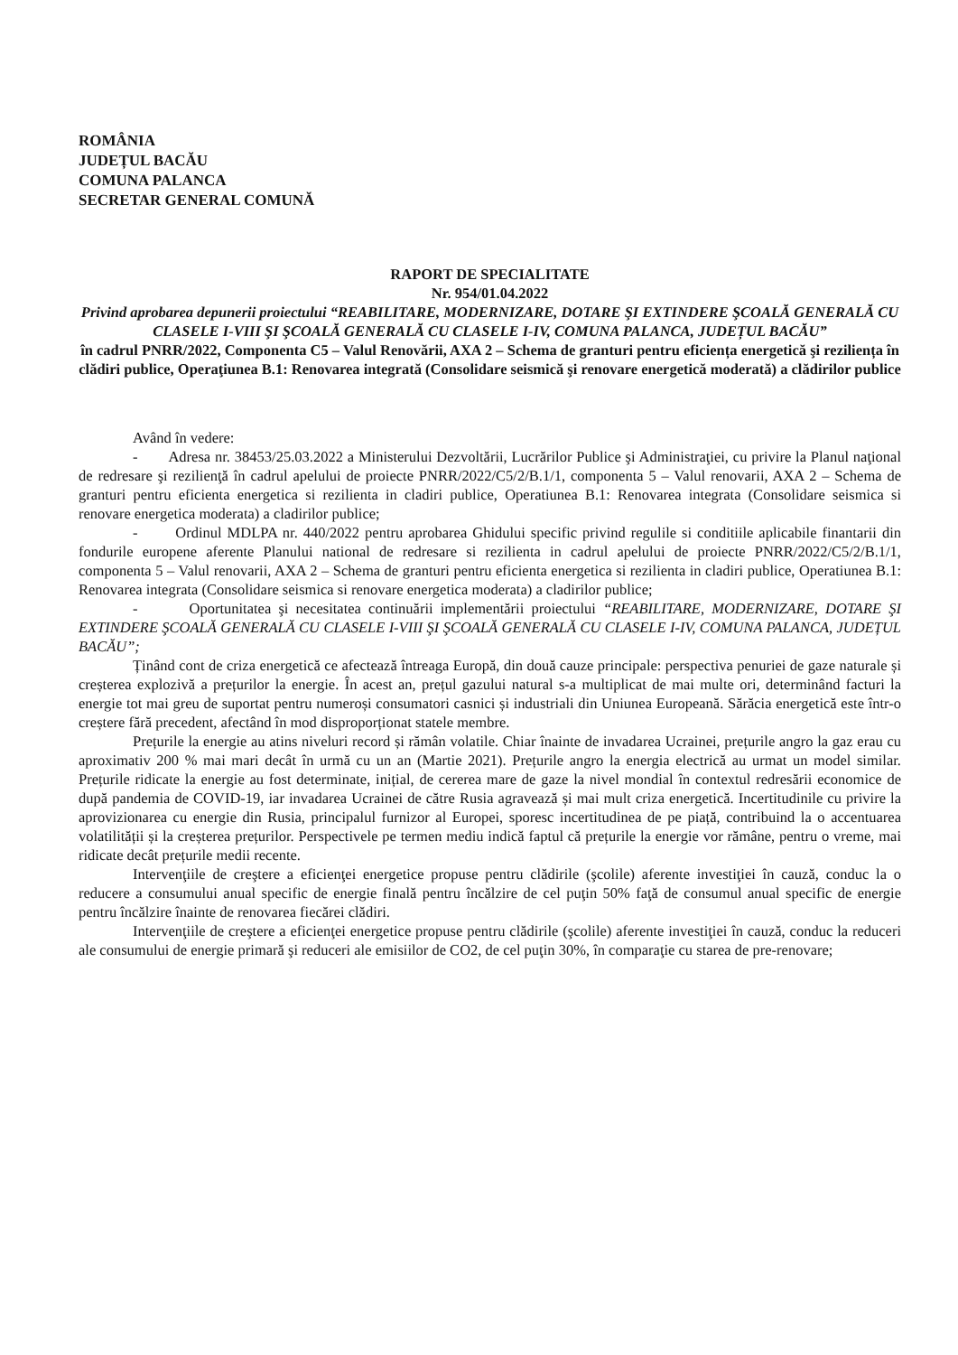ROMÂNIA
JUDEȚUL BACĂU
COMUNA PALANCA
SECRETAR GENERAL COMUNĂ
RAPORT DE SPECIALITATE
Nr. 954/01.04.2022
Privind aprobarea depunerii proiectului “REABILITARE, MODERNIZARE, DOTARE ŞI EXTINDERE ŞCOALĂ GENERALĂ CU CLASELE I-VIII ŞI ŞCOALĂ GENERALĂ CU CLASELE I-IV, COMUNA PALANCA, JUDEȚUL BACĂU”
în cadrul PNRR/2022, Componenta C5 – Valul Renovării, AXA 2 – Schema de granturi pentru eficiența energetică şi reziliența în clădiri publice, Operaţiunea B.1: Renovarea integrată (Consolidare seismică şi renovare energetică moderată) a clădirilor publice
Având în vedere:
- Adresa nr. 38453/25.03.2022 a Ministerului Dezvoltării, Lucrărilor Publice şi Administraţiei, cu privire la Planul naţional de redresare şi rezilienţă în cadrul apelului de proiecte PNRR/2022/C5/2/B.1/1, componenta 5 – Valul renovarii, AXA 2 – Schema de granturi pentru eficienta energetica si rezilienta in cladiri publice, Operatiunea B.1: Renovarea integrata (Consolidare seismica si renovare energetica moderata) a cladirilor publice;
- Ordinul MDLPA nr. 440/2022 pentru aprobarea Ghidului specific privind regulile si conditiile aplicabile finantarii din fondurile europene aferente Planului national de redresare si rezilienta in cadrul apelului de proiecte PNRR/2022/C5/2/B.1/1, componenta 5 – Valul renovarii, AXA 2 – Schema de granturi pentru eficienta energetica si rezilienta in cladiri publice, Operatiunea B.1: Renovarea integrata (Consolidare seismica si renovare energetica moderata) a cladirilor publice;
- Oportunitatea şi necesitatea continuării implementării proiectului “REABILITARE, MODERNIZARE, DOTARE ŞI EXTINDERE ŞCOALĂ GENERALĂ CU CLASELE I-VIII ŞI ŞCOALĂ GENERALĂ CU CLASELE I-IV, COMUNA PALANCA, JUDEȚUL BACĂU”;
Ținând cont de criza energetică ce afectează întreaga Europă, din două cauze principale: perspectiva penuriei de gaze naturale și creșterea explozivă a prețurilor la energie. În acest an, prețul gazului natural s-a multiplicat de mai multe ori, determinând facturi la energie tot mai greu de suportat pentru numeroși consumatori casnici și industriali din Uniunea Europeană. Sărăcia energetică este într-o creștere fără precedent, afectând în mod disproporționat statele membre.
Prețurile la energie au atins niveluri record și rămân volatile. Chiar înainte de invadarea Ucrainei, prețurile angro la gaz erau cu aproximativ 200 % mai mari decât în urmă cu un an (Martie 2021). Prețurile angro la energia electrică au urmat un model similar. Prețurile ridicate la energie au fost determinate, inițial, de cererea mare de gaze la nivel mondial în contextul redresării economice de după pandemia de COVID-19, iar invadarea Ucrainei de către Rusia agravează și mai mult criza energetică. Incertitudinile cu privire la aprovizionarea cu energie din Rusia, principalul furnizor al Europei, sporesc incertitudinea de pe piață, contribuind la o accentuarea volatilității și la creșterea prețurilor. Perspectivele pe termen mediu indică faptul că prețurile la energie vor rămâne, pentru o vreme, mai ridicate decât prețurile medii recente.
Intervenţiile de creştere a eficienţei energetice propuse pentru clădirile (şcolile) aferente investiţiei în cauză, conduc la o reducere a consumului anual specific de energie finală pentru încălzire de cel puţin 50% faţă de consumul anual specific de energie pentru încălzire înainte de renovarea fiecărei clădiri.
Intervenţiile de creştere a eficienţei energetice propuse pentru clădirile (şcolile) aferente investiţiei în cauză, conduc la reduceri ale consumului de energie primară şi reduceri ale emisiilor de CO2, de cel puţin 30%, în comparaţie cu starea de pre-renovare;